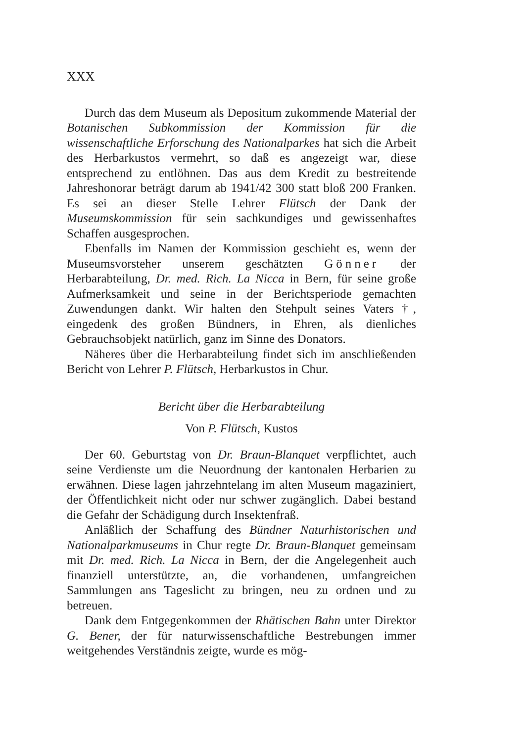XXX
Durch das dem Museum als Depositum zukommende Material der Botanischen Subkommission der Kommission für die wissenschaftliche Erforschung des Nationalparkes hat sich die Arbeit des Herbarkustos vermehrt, so daß es angezeigt war, diese entsprechend zu entlöhnen. Das aus dem Kredit zu bestreitende Jahreshonorar beträgt darum ab 1941/42 300 statt bloß 200 Franken. Es sei an dieser Stelle Lehrer Flütsch der Dank der Museumskommission für sein sachkundiges und gewissenhaftes Schaffen ausgesprochen.
Ebenfalls im Namen der Kommission geschieht es, wenn der Museumsvorsteher unserem geschätzten Gönner der Herbarabteilung, Dr. med. Rich. La Nicca in Bern, für seine große Aufmerksamkeit und seine in der Berichtsperiode gemachten Zuwendungen dankt. Wir halten den Stehpult seines Vaters †, eingedenk des großen Bündners, in Ehren, als dienliches Gebrauchsobjekt natürlich, ganz im Sinne des Donators.
Näheres über die Herbarabteilung findet sich im anschließenden Bericht von Lehrer P. Flütsch, Herbarkustos in Chur.
Bericht über die Herbarabteilung
Von P. Flütsch, Kustos
Der 60. Geburtstag von Dr. Braun-Blanquet verpflichtet, auch seine Verdienste um die Neuordnung der kantonalen Herbarien zu erwähnen. Diese lagen jahrzehntelang im alten Museum magaziniert, der Öffentlichkeit nicht oder nur schwer zugänglich. Dabei bestand die Gefahr der Schädigung durch Insektenfraß.
Anläßlich der Schaffung des Bündner Naturhistorischen und Nationalparkmuseums in Chur regte Dr. Braun-Blanquet gemeinsam mit Dr. med. Rich. La Nicca in Bern, der die Angelegenheit auch finanziell unterstützte, an, die vorhandenen, umfangreichen Sammlungen ans Tageslicht zu bringen, neu zu ordnen und zu betreuen.
Dank dem Entgegenkommen der Rhätischen Bahn unter Direktor G. Bener, der für naturwissenschaftliche Bestrebungen immer weitgehendes Verständnis zeigte, wurde es mög-